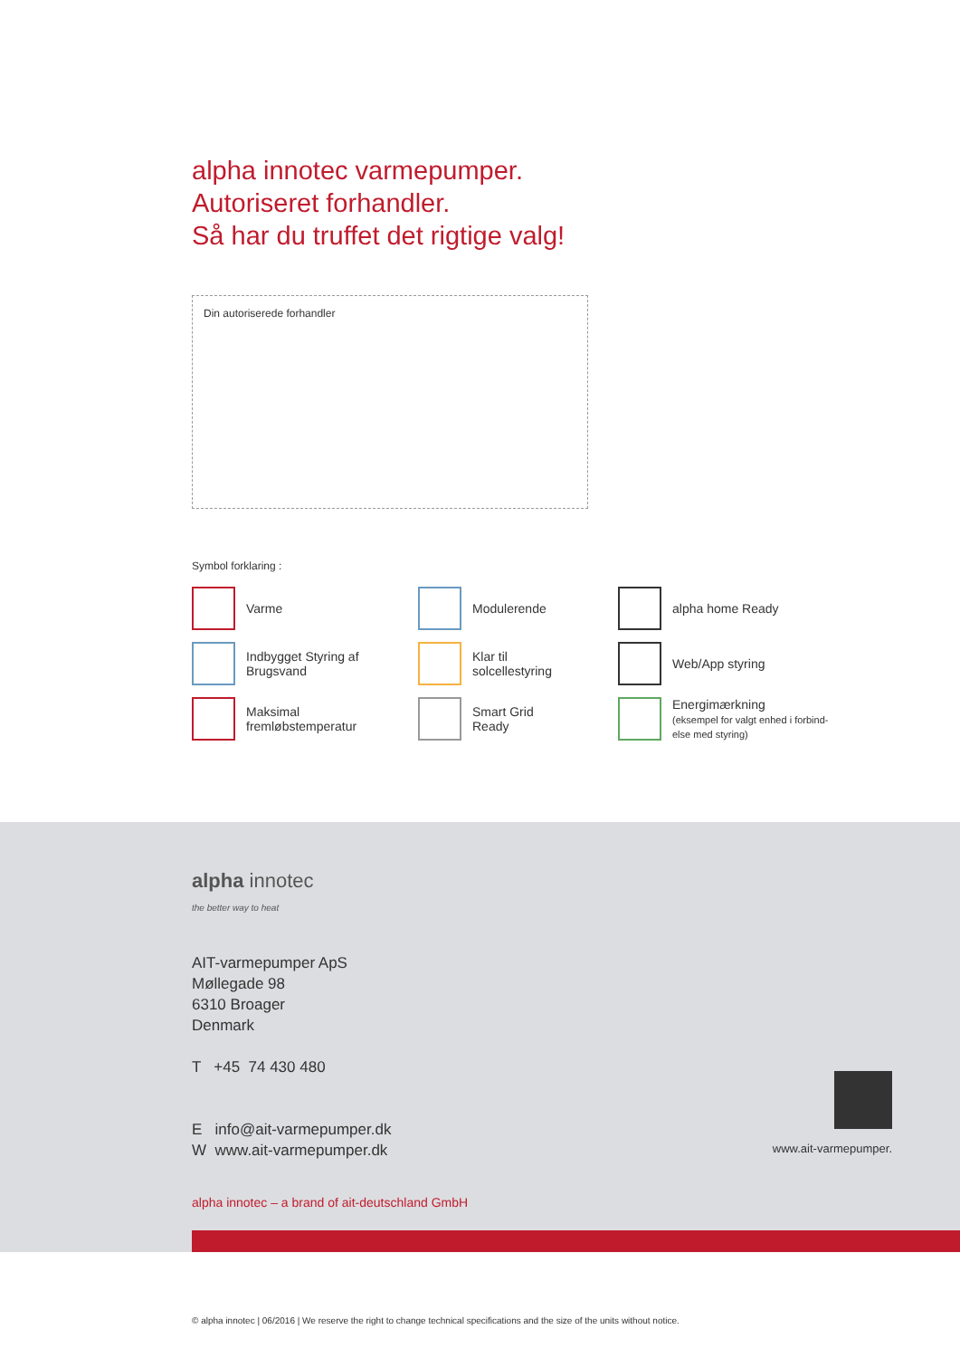alpha innotec varmepumper.
Autoriseret forhandler.
Så har du truffet det rigtige valg!
Din autoriserede forhandler
Symbol forklaring :
Varme
Modulerende
alpha home Ready
Indbygget Styring af
Brugsvand
Klar til
solcellestyring
Web/App styring
Maksimal
fremløbstemperatur
Smart Grid
Ready
Energimærkning
(eksempel for valgt enhed i forbind-
else med styring)
alpha innotec
the better way to heat
AIT-varmepumper ApS
Møllegade 98
6310 Broager
Denmark
T +45 74 430 480
E info@ait-varmepumper.dk
W www.ait-varmepumper.dk
alpha innotec – a brand of ait-deutschland GmbH
www.ait-varmepumper.
© alpha innotec | 06/2016 | We reserve the right to change technical specifications and the size of the units without notice.